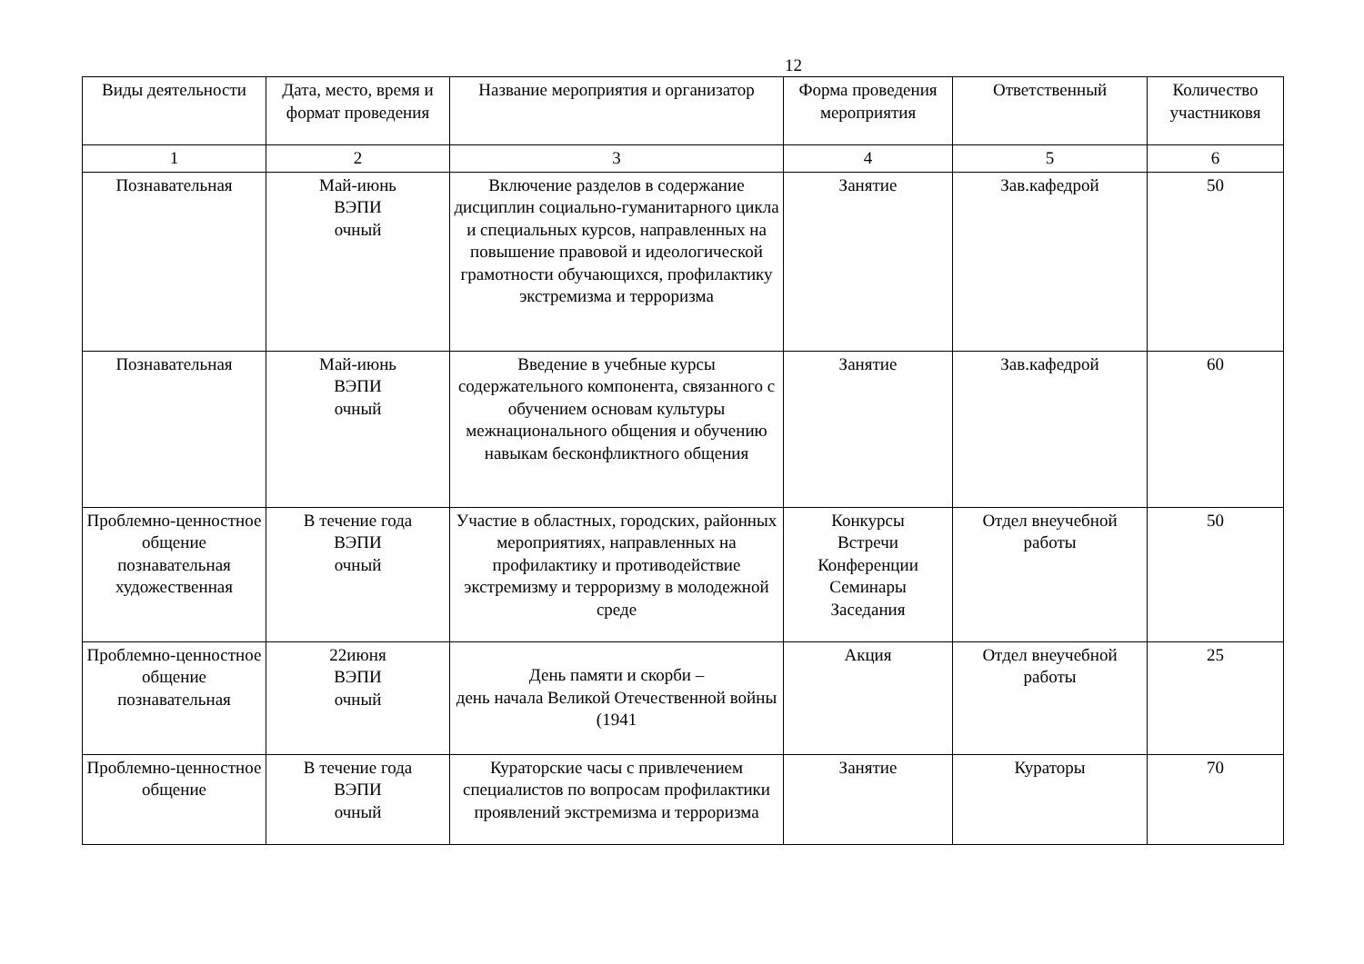12
| Виды деятельности | Дата, место, время и формат проведения | Название мероприятия и организатор | Форма проведения мероприятия | Ответственный | Количество участниковя |
| --- | --- | --- | --- | --- | --- |
| 1 | 2 | 3 | 4 | 5 | 6 |
| Познавательная | Май-июнь ВЭПИ очный | Включение разделов в содержание дисциплин социально-гуманитарного цикла и специальных курсов, направленных на повышение правовой и идеологической грамотности обучающихся, профилактику экстремизма и терроризма | Занятие | Зав.кафедрой | 50 |
| Познавательная | Май-июнь ВЭПИ очный | Введение в учебные курсы содержательного компонента, связанного с обучением основам культуры межнационального общения и обучению навыкам бесконфликтного общения | Занятие | Зав.кафедрой | 60 |
| Проблемно-ценностное общение познавательная художественная | В течение года ВЭПИ очный | Участие в областных, городских, районных мероприятиях, направленных на профилактику и противодействие экстремизму и терроризму в молодежной среде | Конкурсы Встречи Конференции Семинары Заседания | Отдел внеучебной работы | 50 |
| Проблемно-ценностное общение познавательная | 22июня ВЭПИ очный | День памяти и скорби – день начала Великой Отечественной войны (1941 | Акция | Отдел внеучебной работы | 25 |
| Проблемно-ценностное общение | В течение года ВЭПИ очный | Кураторские часы с привлечением специалистов по вопросам профилактики проявлений экстремизма и терроризма | Занятие | Кураторы | 70 |